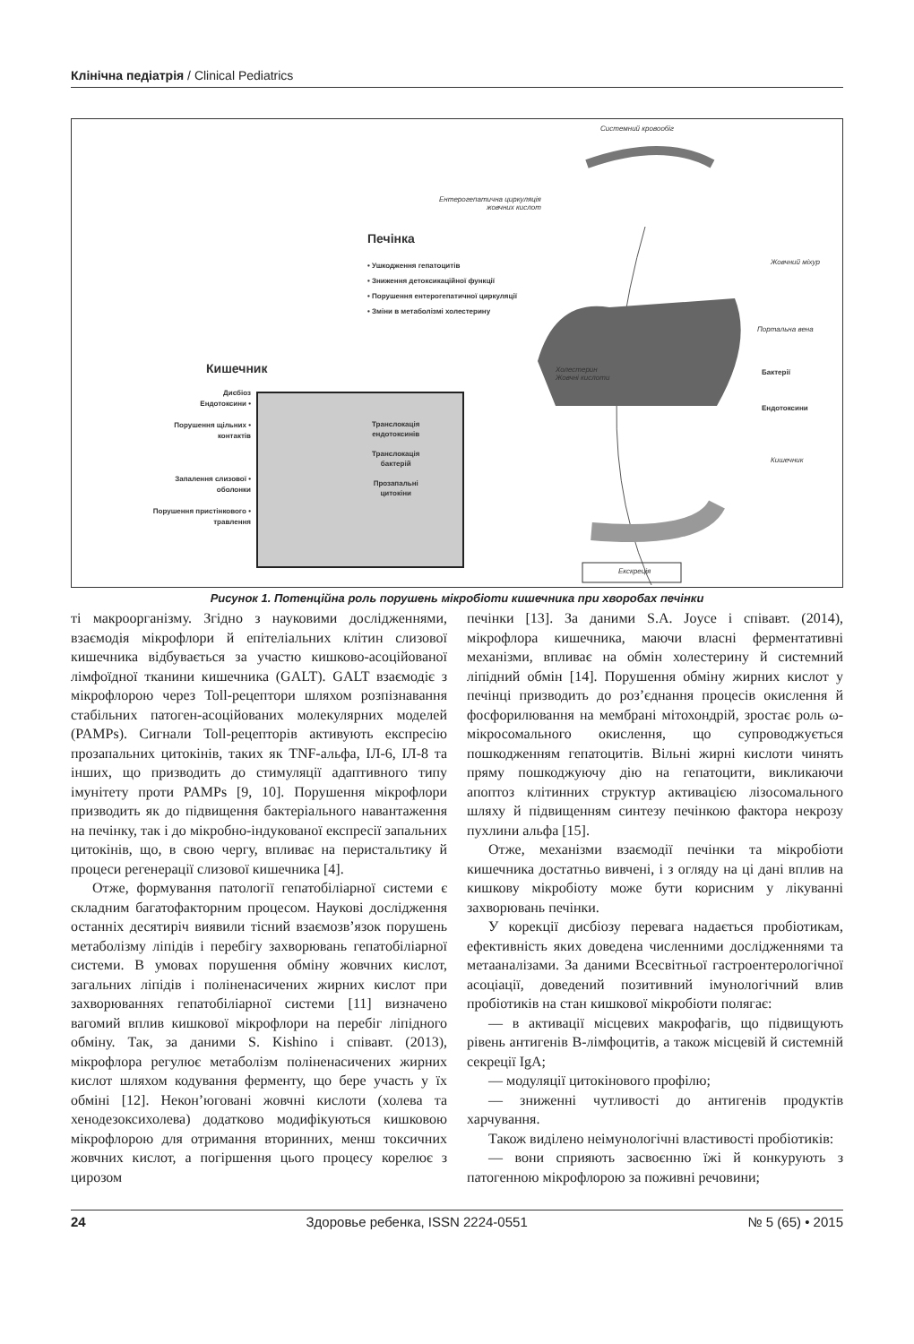Клінічна педіатрія / Clinical Pediatrics
Системний кровообіг
Ентерогепатична циркуляція
жовчних кислот
Печінка
• Ушкодження гепатоцитів
• Зниження детоксикаційної функції
• Порушення ентерогепатичної циркуляції
• Зміни в метаболізмі холестерину
Жовчний міхур
Портальна вена
Холестерин
Жовчні кислоти
Кишечник Бактерії
Ендотоксини
Кишечник
Дисбіоз
Ендотоксини •
Порушення щільних •
контактів
Запалення слизової •
оболонки
Порушення пристінкового •
травлення
Транслокація
ендотоксинів
Транслокація
бактерій
Прозапальні
цитокіни
Екскреція
Рисунок 1. Потенційна роль порушень мікробіоти кишечника при хворобах печінки
ті макроорганізму. Згідно з науковими дослідженнями, взаємодія мікрофлори й епітеліальних клітин слизової кишечника відбувається за участю кишково-асоційованої лімфоїдної тканини кишечника (GALT). GALT взаємодіє з мікрофлорою через Toll-рецептори шляхом розпізнавання стабільних патоген-асоційованих молекулярних моделей (PAMPs). Сигнали Toll-рецепторів активують експресію прозапальних цитокінів, таких як TNF-альфа, ІЛ-6, ІЛ-8 та інших, що призводить до стимуляції адаптивного типу імунітету проти PAMPs [9, 10]. Порушення мікрофлори призводить як до підвищення бактеріального навантаження на печінку, так і до мікробно-індукованої експресії запальних цитокінів, що, в свою чергу, впливає на перистальтику й процеси регенерації слизової кишечника [4].
Отже, формування патології гепатобіліарної системи є складним багатофакторним процесом. Наукові дослідження останніх десятиріч виявили тісний взаємозв’язок порушень метаболізму ліпідів і перебігу захворювань гепатобіліарної системи. В умовах порушення обміну жовчних кислот, загальних ліпідів і поліненасичених жирних кислот при захворюваннях гепатобіліарної системи [11] визначено вагомий вплив кишкової мікрофлори на перебіг ліпідного обміну. Так, за даними S. Kishino і співавт. (2013), мікрофлора регулює метаболізм поліненасичених жирних кислот шляхом кодування ферменту, що бере участь у їх обміні [12]. Некон’юговані жовчні кислоти (холева та хенодезоксихолева) додатково модифікуються кишковою мікрофлорою для отримання вторинних, менш токсичних жовчних кислот, а погіршення цього процесу корелює з цирозом
печінки [13]. За даними S.A. Joyce і співавт. (2014), мікрофлора кишечника, маючи власні ферментативні механізми, впливає на обмін холестерину й системний ліпідний обмін [14]. Порушення обміну жирних кислот у печінці призводить до роз’єднання процесів окислення й фосфорилювання на мембрані мітохондрій, зростає роль ω-мікросомального окислення, що супроводжується пошкодженням гепатоцитів. Вільні жирні кислоти чинять пряму пошкоджуючу дію на гепатоцити, викликаючи апоптоз клітинних структур активацією лізосомального шляху й підвищенням синтезу печінкою фактора некрозу пухлини альфа [15].
Отже, механізми взаємодії печінки та мікробіоти кишечника достатньо вивчені, і з огляду на ці дані вплив на кишкову мікробіоту може бути корисним у лікуванні захворювань печінки.
У корекції дисбіозу перевага надається пробіотикам, ефективність яких доведена численними дослідженнями та метааналізами. За даними Всесвітньої гастроентерологічної асоціації, доведений позитивний імунологічний влив пробіотиків на стан кишкової мікробіоти полягає:
— в активації місцевих макрофагів, що підвищують рівень антигенів В-лімфоцитів, а також місцевій й системній секреції IgA;
— модуляції цитокінового профілю;
— зниженні чутливості до антигенів продуктів харчування.
Також виділено неімунологічні властивості пробіотиків:
— вони сприяють засвоєнню їжі й конкурують з патогенною мікрофлорою за поживні речовини;
24 Здоровье ребенка, ISSN 2224-0551 № 5 (65) • 2015